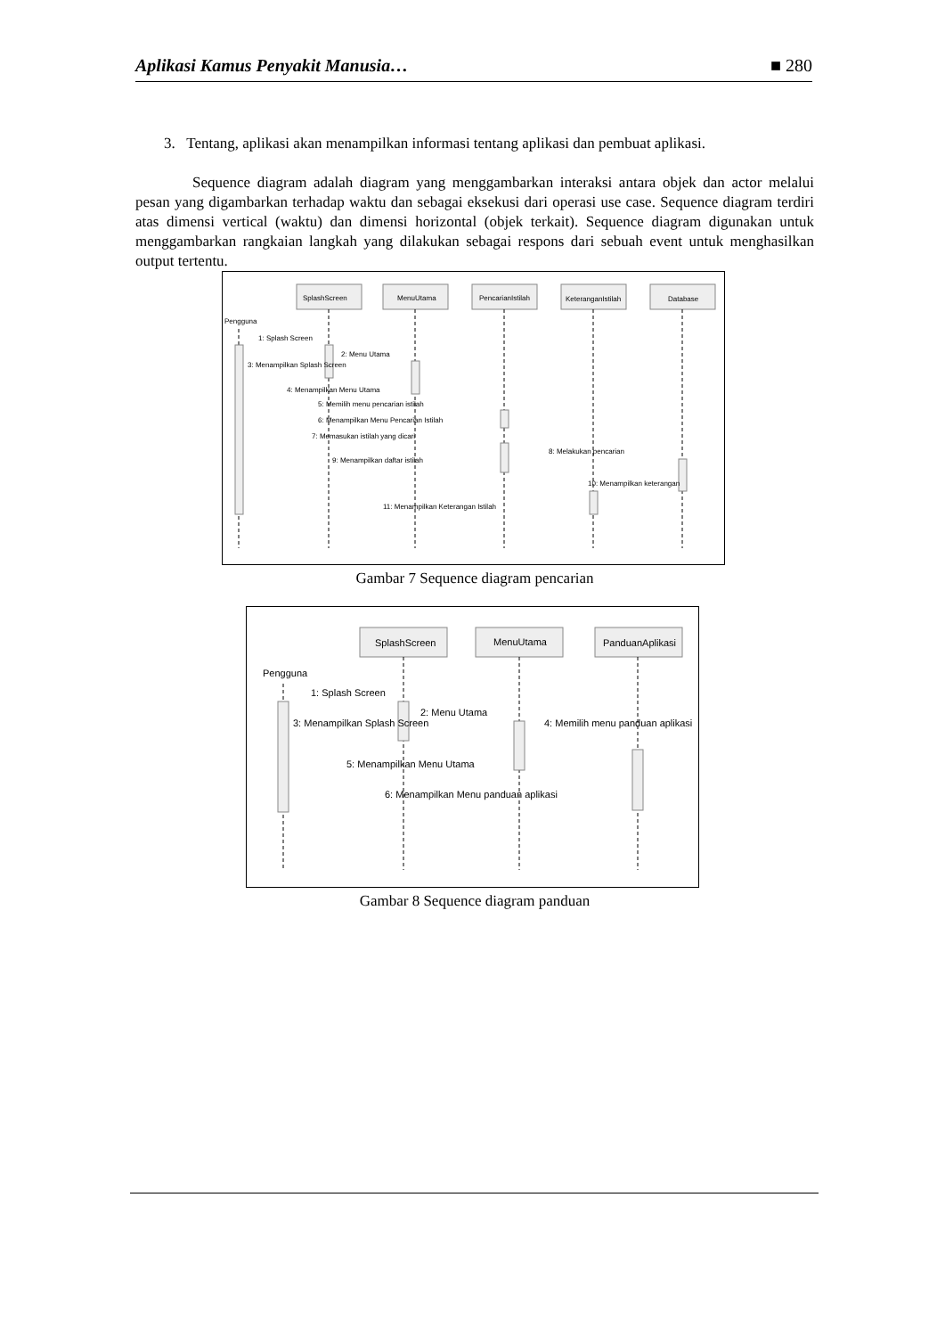Aplikasi Kamus Penyakit Manusia… ■ 280
3. Tentang, aplikasi akan menampilkan informasi tentang aplikasi dan pembuat aplikasi.
Sequence diagram adalah diagram yang menggambarkan interaksi antara objek dan actor melalui pesan yang digambarkan terhadap waktu dan sebagai eksekusi dari operasi use case. Sequence diagram terdiri atas dimensi vertical (waktu) dan dimensi horizontal (objek terkait). Sequence diagram digunakan untuk menggambarkan rangkaian langkah yang dilakukan sebagai respons dari sebuah event untuk menghasilkan output tertentu.
SplashScreen
MenuUtama
PencarianIstilah
KeteranganIstilah
Database
Pengguna
1: Splash Screen
2: Menu Utama
3: Menampilkan Splash Screen
4: Menampilkan Menu Utama
5: Memilih menu pencarian istilah
6: Menampilkan Menu Pencarian Istilah
7: Memasukan istilah yang dicari
8: Melakukan pencarian
9: Menampilkan daftar istilah
10: Menampilkan keterangan
11: Menampilkan Keterangan Istilah
Gambar 7 Sequence diagram pencarian
SplashScreen
MenuUtama
PanduanAplikasi
Pengguna
1: Splash Screen
2: Menu Utama
3: Menampilkan Splash Screen
4: Memilih menu panduan aplikasi
5: Menampilkan Menu Utama
6: Menampilkan Menu panduan aplikasi
Gambar 8 Sequence diagram panduan